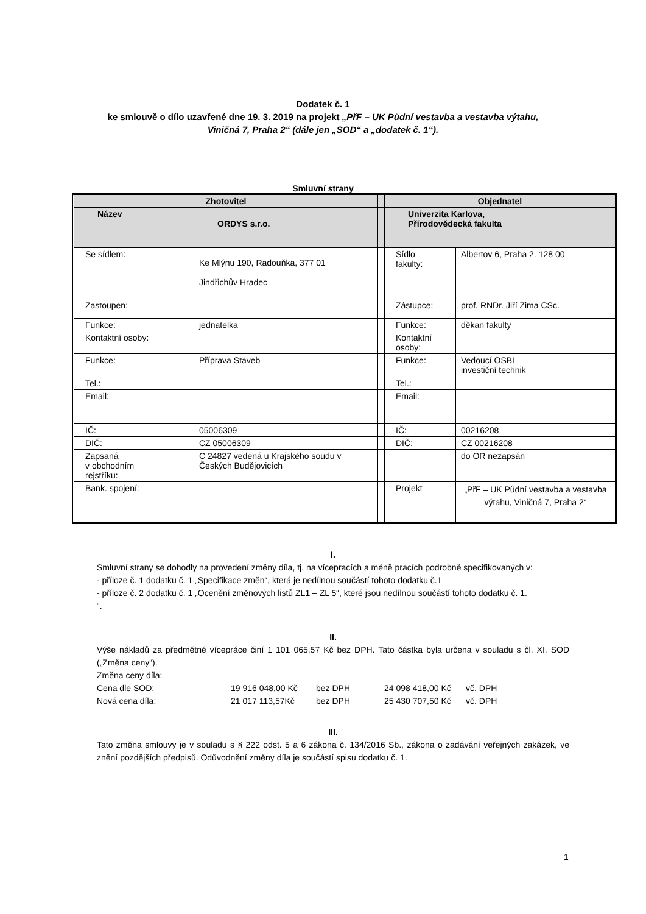Dodatek č. 1
ke smlouvě o dílo uzavřené dne 19. 3. 2019 na projekt „PřF – UK Půdní vestavba a vestavba výtahu,
Viničná 7, Praha 2“ (dále jen „SOD“ a „dodatek č. 1“).
Smluvní strany
| Zhotovitel | | | Objednatel | |
| Název | ORDYS s.r.o. | | Univerzita Karlova, Přírodovědecká fakulta | |
| Se sídlem: | Ke Mlýnu 190, Radouňka, 377 01 Jindřichův Hradec | | Sídlo fakulty: | Albertov 6, Praha 2. 128 00 |
| Zastoupen: | | | Zástupce: | prof. RNDr. Jiří Zima CSc. |
| Funkce: | jednatelka | | Funkce: | děkan fakulty |
| Kontaktní osoby: | | | Kontaktní osoby: | |
| Funkce: | Příprava Staveb | | Funkce: | Vedoucí OSBI investiční technik |
| Tel.: | | | Tel.: | |
| Email: | | | Email: | |
| IČ: | 05006309 | | IČ: | 00216208 |
| DIČ: | CZ 05006309 | | DIČ: | CZ 00216208 |
| Zapsaná v obchodním rejstříku: | C 24827 vedená u Krajského soudu v Českých Budějovicích | | | do OR nezapsán |
| Bank. spojení: | | | Projekt | „PřF – UK Půdní vestavba a vestavba výtahu, Viničná 7, Praha 2“ |
I.
Smluvní strany se dohodly na provedení změny díla, tj. na vícepracích a méně pracích podrobně specifikovaných v:
- příloze č. 1 dodatku č. 1 „Specifikace změn“, která je nedílnou součástí tohoto dodatku č.1
- příloze č. 2 dodatku č. 1 „Ocenění změnových listů ZL1 – ZL 5“, které jsou nedílnou součástí tohoto dodatku č. 1.
“.
II.
Výše nákladů za předmětné vícepráce činí 1 101 065,57 Kč bez DPH. Tato částka byla určena v souladu s čl. XI. SOD („Změna ceny“).
Změna ceny díla:
Cena dle SOD: 19 916 048,00 Kč bez DPH 24 098 418,00 Kč vč. DPH
Nová cena díla: 21 017 113,57Kč bez DPH 25 430 707,50 Kč vč. DPH
III.
Tato změna smlouvy je v souladu s § 222 odst. 5 a 6 zákona č. 134/2016 Sb., zákona o zadávání veřejných zakázek, ve znění pozdějších předpisů. Odůvodnění změny díla je součástí spisu dodatku č. 1.
1